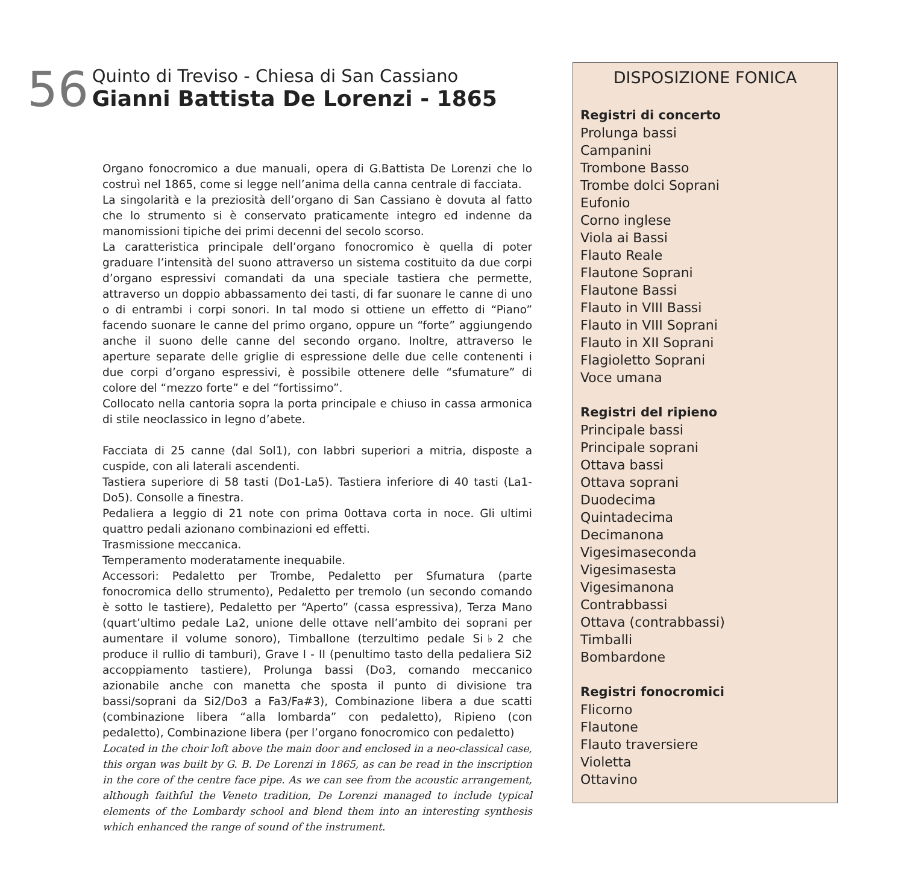56
Quinto di Treviso - Chiesa di San Cassiano
Gianni Battista De Lorenzi - 1865
Organo fonocromico a due manuali, opera di G.Battista De Lorenzi che lo costruì nel 1865, come si legge nell’anima della canna centrale di facciata.
La singolarità e la preziosità dell’organo di San Cassiano è dovuta al fatto che lo strumento si è conservato praticamente integro ed indenne da manomissioni tipiche dei primi decenni del secolo scorso.
La caratteristica principale dell’organo fonocromico è quella di poter graduare l’intensità del suono attraverso un sistema costituito da due corpi d’organo espressivi comandati da una speciale tastiera che permette, attraverso un doppio abbassamento dei tasti, di far suonare le canne di uno o di entrambi i corpi sonori. In tal modo si ottiene un effetto di “Piano” facendo suonare le canne del primo organo, oppure un “forte” aggiungendo anche il suono delle canne del secondo organo. Inoltre, attraverso le aperture separate delle griglie di espressione delle due celle contenenti i due corpi d’organo espressivi, è possibile ottenere delle “sfumature” di colore del “mezzo forte” e del “fortissimo”.
Collocato nella cantoria sopra la porta principale e chiuso in cassa armonica di stile neoclassico in legno d’abete.
Facciata di 25 canne (dal Sol1), con labbri superiori a mitria, disposte a cuspide, con ali laterali ascendenti.
Tastiera superiore di 58 tasti (Do1-La5). Tastiera inferiore di 40 tasti (La1-Do5). Consolle a finestra.
Pedaliera a leggio di 21 note con prima 0ottava corta in noce. Gli ultimi quattro pedali azionano combinazioni ed effetti.
Trasmissione meccanica.
Temperamento moderatamente inequabile.
Accessori: Pedaletto per Trombe, Pedaletto per Sfumatura (parte fonocromica dello strumento), Pedaletto per tremolo (un secondo comando è sotto le tastiere), Pedaletto per “Aperto” (cassa espressiva), Terza Mano (quart’ultimo pedale La2, unione delle ottave nell’ambito dei soprani per aumentare il volume sonoro), Timballone (terzultimo pedale Si♭2 che produce il rullio di tamburi), Grave I - II (penultimo tasto della pedaliera Si2 accoppiamento tastiere), Prolunga bassi (Do3, comando meccanico azionabile anche con manetta che sposta il punto di divisione tra bassi/soprani da Si2/Do3 a Fa3/Fa#3), Combinazione libera a due scatti (combinazione libera “alla lombarda” con pedaletto), Ripieno (con pedaletto), Combinazione libera (per l’organo fonocromico con pedaletto)
Located in the choir loft above the main door and enclosed in a neo-classical case, this organ was built by G. B. De Lorenzi in 1865, as can be read in the inscription in the core of the centre face pipe. As we can see from the acoustic arrangement, although faithful the Veneto tradition, De Lorenzi managed to include typical elements of the Lombardy school and blend them into an interesting synthesis which enhanced the range of sound of the instrument.
DISPOSIZIONE FONICA
Registri di concerto
Prolunga bassi
Campanini
Trombone Basso
Trombe dolci Soprani
Eufonio
Corno inglese
Viola ai Bassi
Flauto Reale
Flautone Soprani
Flautone Bassi
Flauto in VIII Bassi
Flauto in VIII Soprani
Flauto in XII Soprani
Flagioletto Soprani
Voce umana
Registri del ripieno
Principale bassi
Principale soprani
Ottava bassi
Ottava soprani
Duodecima
Quintadecima
Decimanona
Vigesimaseconda
Vigesimasesta
Vigesimanona
Contrabbassi
Ottava (contrabbassi)
Timballi
Bombardone
Registri fonocromici
Flicorno
Flautone
Flauto traversiere
Violetta
Ottavino